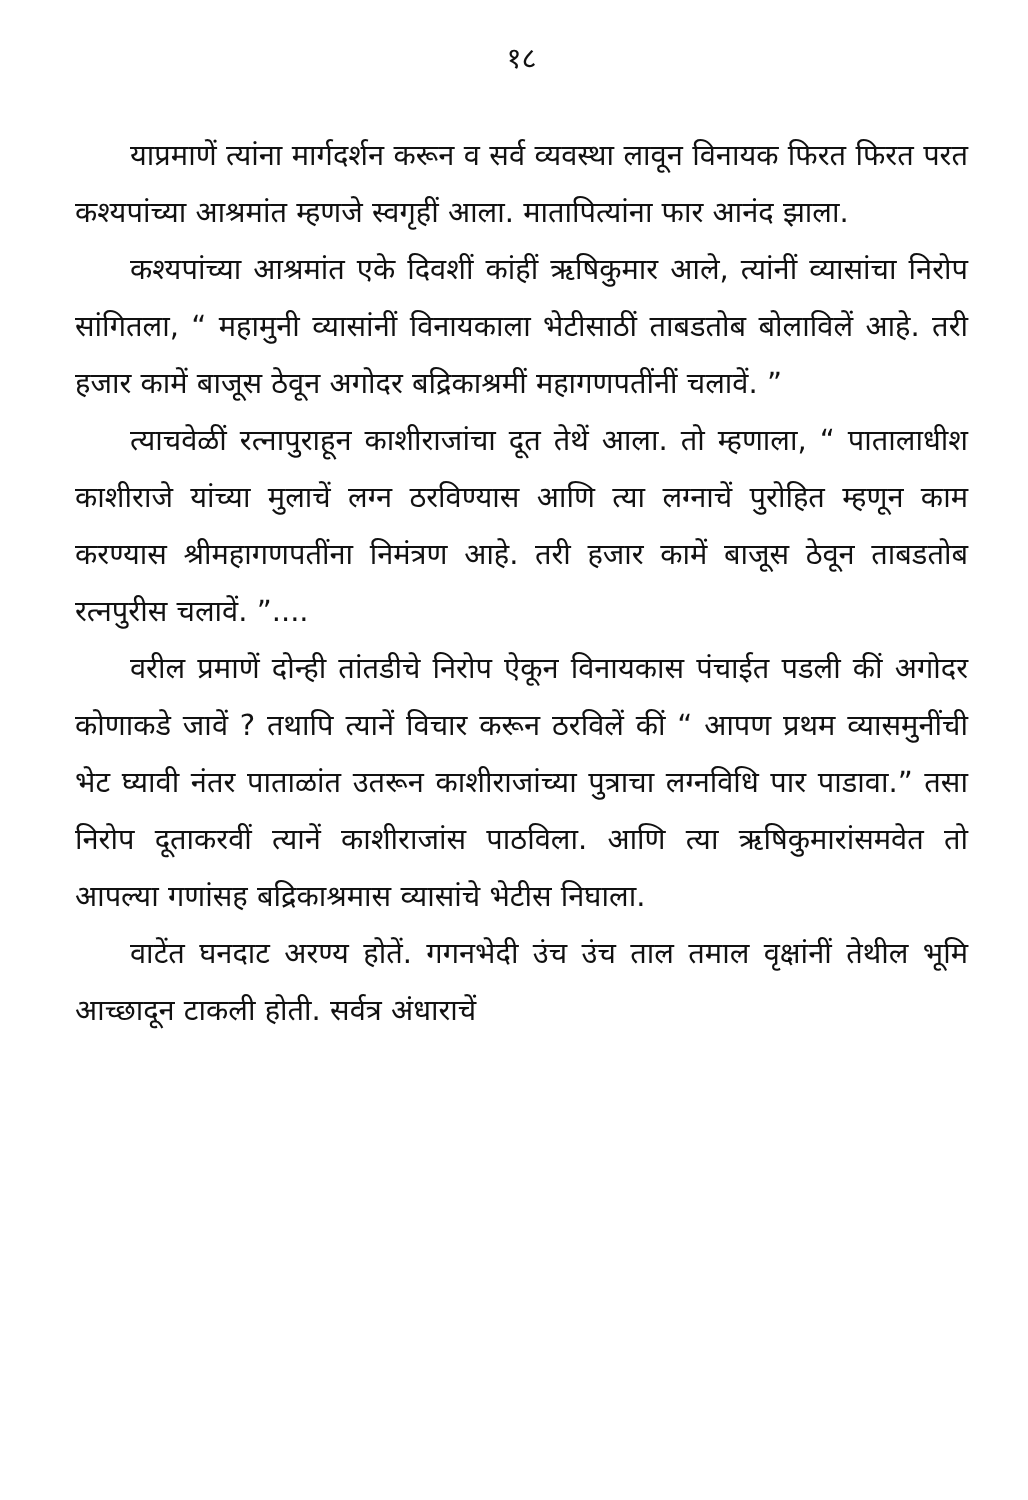१८
याप्रमाणें त्यांना मार्गदर्शन करून व सर्व व्यवस्था लावून विनायक फिरत फिरत परत कश्यपांच्या आश्रमांत म्हणजे स्वगृहीं आला. मातापित्यांना फार आनंद झाला.
कश्यपांच्या आश्रमांत एके दिवशीं कांहीं ऋषिकुमार आले, त्यांनीं व्यासांचा निरोप सांगितला, “ महामुनी व्यासांनीं विनायकाला भेटीसाठीं ताबडतोब बोलाविलें आहे. तरी हजार कामें बाजूस ठेवून अगोदर बद्रिकाश्रमीं महागणपतींनीं चलावें. ”
त्याचवेळीं रत्नापुराहून काशीराजांचा दूत तेथें आला. तो म्हणाला, “ पातालाधीश काशीराजे यांच्या मुलाचें लग्न ठरविण्यास आणि त्या लग्नाचें पुरोहित म्हणून काम करण्यास श्रीमहागणपतींना निमंत्रण आहे. तरी हजार कामें बाजूस ठेवून ताबडतोब रत्नपुरीस चलावें. ”....
वरील प्रमाणें दोन्ही तांतडीचे निरोप ऐकून विनायकास पंचाईत पडली कीं अगोदर कोणाकडे जावें ? तथापि त्यानें विचार करून ठरविलें कीं “ आपण प्रथम व्यासमुनींची भेट घ्यावी नंतर पाताळांत उतरून काशीराजांच्या पुत्राचा लग्नविधि पार पाडावा.” तसा निरोप दूताकरवीं त्यानें काशीराजांस पाठविला. आणि त्या ऋषिकुमारांसमवेत तो आपल्या गणांसह बद्रिकाश्रमास व्यासांचे भेटीस निघाला.
वाटेंत घनदाट अरण्य होतें. गगनभेदी उंच उंच ताल तमाल वृक्षांनीं तेथील भूमि आच्छादून टाकली होती. सर्वत्र अंधाराचें